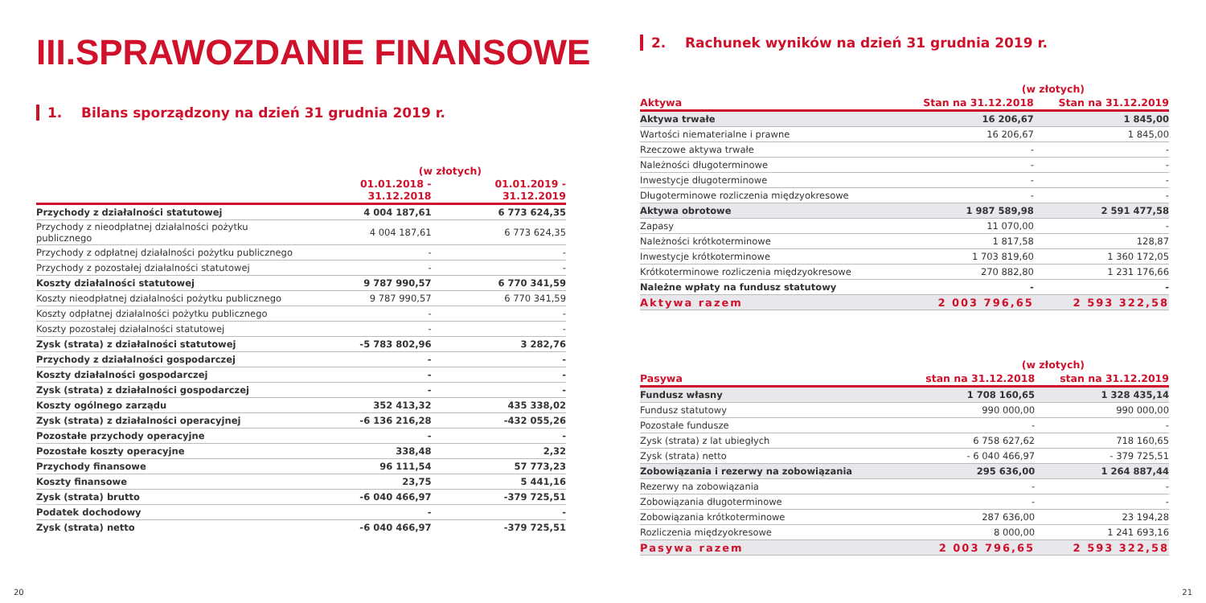III.SPRAWOZDANIE FINANSOWE
1. Bilans sporządzony na dzień 31 grudnia 2019 r.
(w złotych)
| | 01.01.2018 - 31.12.2018 | 01.01.2019 - 31.12.2019 |
| --- | --- | --- |
| Przychody z działalności statutowej | 4 004 187,61 | 6 773 624,35 |
| Przychody z nieodpłatnej działalności pożytku publicznego | 4 004 187,61 | 6 773 624,35 |
| Przychody z odpłatnej działalności pożytku publicznego | - | - |
| Przychody z pozostałej działalności statutowej | - | - |
| Koszty działalności statutowej | 9 787 990,57 | 6 770 341,59 |
| Koszty nieodpłatnej działalności pożytku publicznego | 9 787 990,57 | 6 770 341,59 |
| Koszty odpłatnej działalności pożytku publicznego | - | - |
| Koszty pozostałej działalności statutowej | - | - |
| Zysk (strata) z działalności statutowej | -5 783 802,96 | 3 282,76 |
| Przychody z działalności gospodarczej | - | - |
| Koszty działalności gospodarczej | - | - |
| Zysk (strata) z działalności gospodarczej | - | - |
| Koszty ogólnego zarządu | 352 413,32 | 435 338,02 |
| Zysk (strata) z działalności operacyjnej | -6 136 216,28 | -432 055,26 |
| Pozostałe przychody operacyjne | - | - |
| Pozostałe koszty operacyjne | 338,48 | 2,32 |
| Przychody finansowe | 96 111,54 | 57 773,23 |
| Koszty finansowe | 23,75 | 5 441,16 |
| Zysk (strata) brutto | -6 040 466,97 | -379 725,51 |
| Podatek dochodowy | - | - |
| Zysk (strata) netto | -6 040 466,97 | -379 725,51 |
20
2. Rachunek wyników na dzień 31 grudnia 2019 r.
(w złotych)
| Aktywa | Stan na 31.12.2018 | Stan na 31.12.2019 |
| --- | --- | --- |
| Aktywa trwałe | 16 206,67 | 1 845,00 |
| Wartości niematerialne i prawne | 16 206,67 | 1 845,00 |
| Rzeczowe aktywa trwałe | - | - |
| Należności długoterminowe | - | - |
| Inwestycje długoterminowe | - | - |
| Długoterminowe rozliczenia międzyokresowe | - | - |
| Aktywa obrotowe | 1 987 589,98 | 2 591 477,58 |
| Zapasy | 11 070,00 | - |
| Należności krótkoterminowe | 1 817,58 | 128,87 |
| Inwestycje krótkoterminowe | 1 703 819,60 | 1 360 172,05 |
| Krótkoterminowe rozliczenia międzyokresowe | 270 882,80 | 1 231 176,66 |
| Należne wpłaty na fundusz statutowy | - | - |
| Aktywa razem | 2 003 796,65 | 2 593 322,58 |
(w złotych)
| Pasywa | stan na 31.12.2018 | stan na 31.12.2019 |
| --- | --- | --- |
| Fundusz własny | 1 708 160,65 | 1 328 435,14 |
| Fundusz statutowy | 990 000,00 | 990 000,00 |
| Pozostałe fundusze | - | - |
| Zysk (strata) z lat ubiegłych | 6 758 627,62 | 718 160,65 |
| Zysk (strata) netto | - 6 040 466,97 | - 379 725,51 |
| Zobowiązania i rezerwy na zobowiązania | 295 636,00 | 1 264 887,44 |
| Rezerwy na zobowiązania | - | - |
| Zobowiązania długoterminowe | - | - |
| Zobowiązania krótkoterminowe | 287 636,00 | 23 194,28 |
| Rozliczenia międzyokresowe | 8 000,00 | 1 241 693,16 |
| Pasywa razem | 2 003 796,65 | 2 593 322,58 |
21